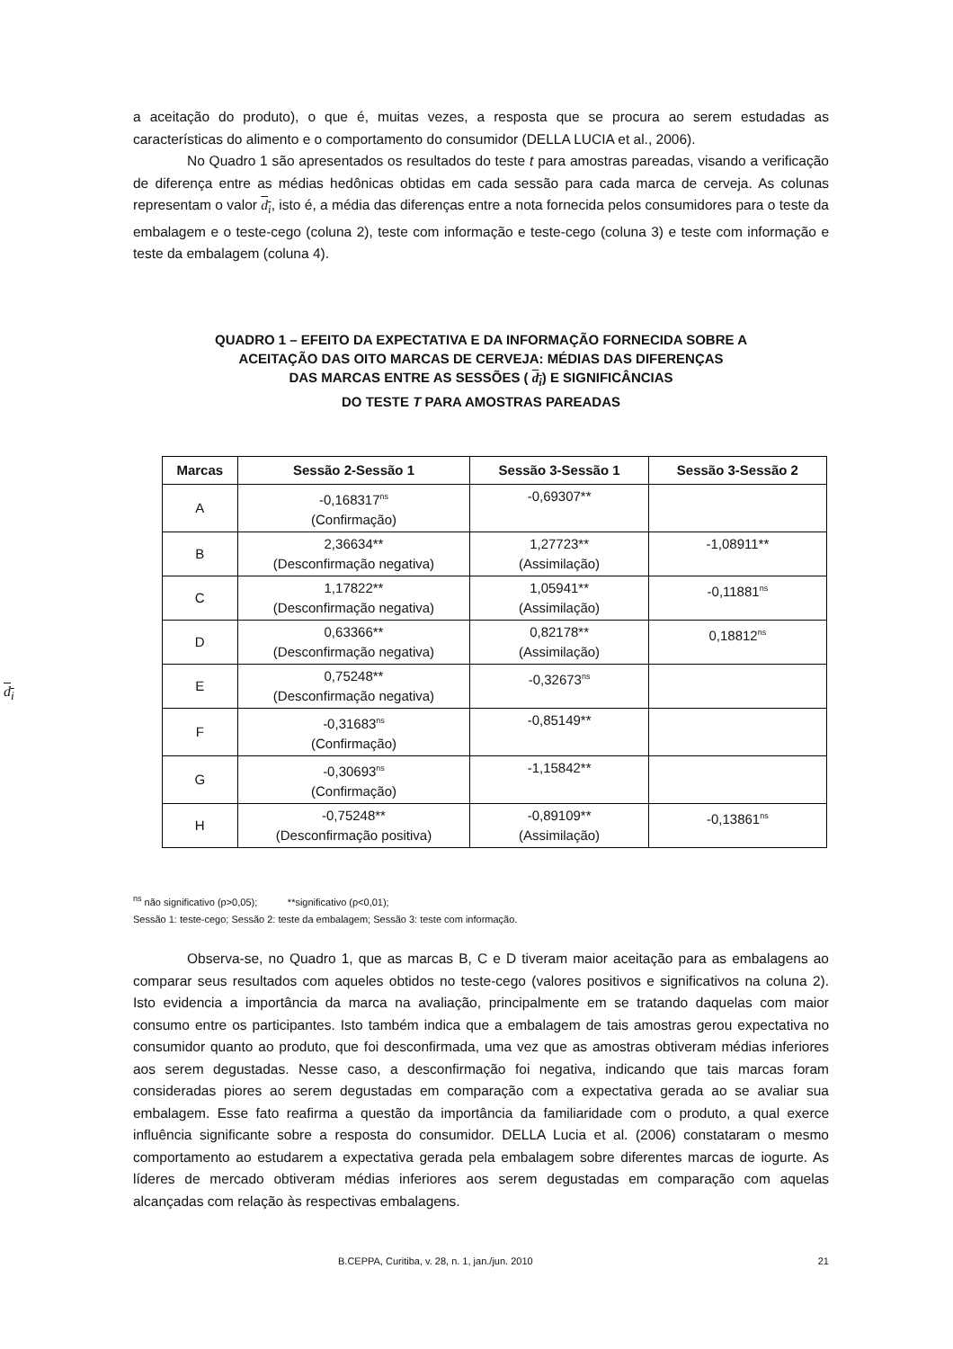d<sub>i</sub>
a aceitação do produto), o que é, muitas vezes, a resposta que se procura ao serem estudadas as características do alimento e o comportamento do consumidor (DELLA LUCIA et al., 2006).
No Quadro 1 são apresentados os resultados do teste t para amostras pareadas, visando a verificação de diferença entre as médias hedônicas obtidas em cada sessão para cada marca de cerveja. As colunas representam o valor d<sub>i</sub>, isto é, a média das diferenças entre a nota fornecida pelos consumidores para o teste da embalagem e o teste-cego (coluna 2), teste com informação e teste-cego (coluna 3) e teste com informação e teste da embalagem (coluna 4).
QUADRO 1 – EFEITO DA EXPECTATIVA E DA INFORMAÇÃO FORNECIDA SOBRE A
ACEITAÇÃO DAS OITO MARCAS DE CERVEJA: MÉDIAS DAS DIFERENÇAS
DAS MARCAS ENTRE AS SESSÕES ( d<sub>i</sub>) E SIGNIFICÂNCIAS
DO TESTE T PARA AMOSTRAS PAREADAS
| Marcas | Sessão 2-Sessão 1 | Sessão 3-Sessão 1 | Sessão 3-Sessão 2 |
| --- | --- | --- | --- |
| A | -0,168317<sup>ns</sup> (Confirmação) | -0,69307** | |
| B | 2,36634** (Desconfirmação negativa) | 1,27723** (Assimilação) | -1,08911** |
| C | 1,17822** (Desconfirmação negativa) | 1,05941** (Assimilação) | -0,11881<sup>ns</sup> |
| D | 0,63366** (Desconfirmação negativa) | 0,82178** (Assimilação) | 0,18812<sup>ns</sup> |
| E | 0,75248** (Desconfirmação negativa) | -0,32673<sup>ns</sup> | |
| F | -0,31683<sup>ns</sup> (Confirmação) | -0,85149** | |
| G | -0,30693<sup>ns</sup> (Confirmação) | -1,15842** | |
| H | -0,75248** (Desconfirmação positiva) | -0,89109** (Assimilação) | -0,13861<sup>ns</sup> |
<sup>ns</sup> não significativo (p>0,05); **significativo (p<0,01);
Sessão 1: teste-cego; Sessão 2: teste da embalagem; Sessão 3: teste com informação.
Observa-se, no Quadro 1, que as marcas B, C e D tiveram maior aceitação para as embalagens ao comparar seus resultados com aqueles obtidos no teste-cego (valores positivos e significativos na coluna 2). Isto evidencia a importância da marca na avaliação, principalmente em se tratando daquelas com maior consumo entre os participantes. Isto também indica que a embalagem de tais amostras gerou expectativa no consumidor quanto ao produto, que foi desconfirmada, uma vez que as amostras obtiveram médias inferiores aos serem degustadas. Nesse caso, a desconfirmação foi negativa, indicando que tais marcas foram consideradas piores ao serem degustadas em comparação com a expectativa gerada ao se avaliar sua embalagem. Esse fato reafirma a questão da importância da familiaridade com o produto, a qual exerce influência significante sobre a resposta do consumidor. DELLA Lucia et al. (2006) constataram o mesmo comportamento ao estudarem a expectativa gerada pela embalagem sobre diferentes marcas de iogurte. As líderes de mercado obtiveram médias inferiores aos serem degustadas em comparação com aquelas alcançadas com relação às respectivas embalagens.
B.CEPPA, Curitiba, v. 28, n. 1, jan./jun. 2010 21